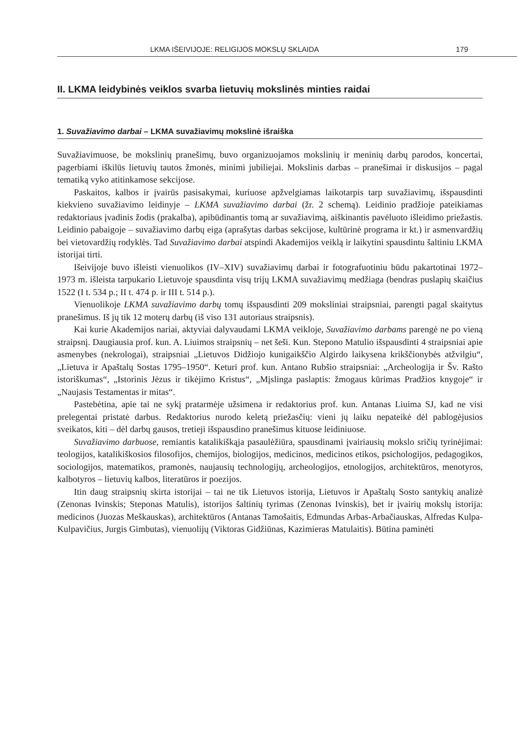LKMA IŠEIVIJOJE: RELIGIJOS MOKSLŲ SKLAIDA 179
II. LKMA leidybinės veiklos svarba lietuvių mokslinės minties raidai
1. Suvažiavimo darbai – LKMA suvažiavimų mokslinė išraiška
Suvažiavimuose, be mokslinių pranešimų, buvo organizuojamos mokslinių ir meninių darbų parodos, koncertai, pagerbiami iškilūs lietuvių tautos žmonės, minimi jubiliejai. Mokslinis darbas – pranešimai ir diskusijos – pagal tematiką vyko atitinkamose sekcijose.
Paskaitos, kalbos ir įvairūs pasisakymai, kuriuose apžvelgiamas laikotarpis tarp suvažiavimų, išspausdinti kiekvieno suvažiavimo leidinyje – LKMA suvažiavimo darbai (žr. 2 schemą). Leidinio pradžioje pateikiamas redaktoriaus įvadinis žodis (prakalba), apibūdinantis tomą ar suvažiavimą, aiškinantis pavėluoto išleidimo priežastis. Leidinio pabaigoje – suvažiavimo darbų eiga (aprašytas darbas sekcijose, kultūrinė programa ir kt.) ir asmenvardžių bei vietovardžių rodyklės. Tad Suvažiavimo darbai atspindi Akademijos veiklą ir laikytini spausdintu šaltiniu LKMA istorijai tirti.
Išeivijoje buvo išleisti vienuolikos (IV–XIV) suvažiavimų darbai ir fotografuotiniu būdu pakartotinai 1972–1973 m. išleista tarpukario Lietuvoje spausdinta visų trijų LKMA suvažiavimų medžiaga (bendras puslapių skaičius 1522 (I t. 534 p.; II t. 474 p. ir III t. 514 p.).
Vienuolikoje LKMA suvažiavimo darbų tomų išspausdinti 209 moksliniai straipsniai, parengti pagal skaitytus pranešimus. Iš jų tik 12 moterų darbų (iš viso 131 autoriaus straipsnis).
Kai kurie Akademijos nariai, aktyviai dalyvaudami LKMA veikloje, Suvažiavimo darbams parengė ne po vieną straipsnį. Daugiausia prof. kun. A. Liuimos straipsnių – net šeši. Kun. Stepono Matulio išspausdinti 4 straipsniai apie asmenybes (nekrologai), straipsniai „Lietuvos Didžiojo kunigaikščio Algirdo laikysena krikščionybės atžvilgiu“, „Lietuva ir Apaštalų Sostas 1795–1950“. Keturi prof. kun. Antano Rubšio straipsniai: „Archeologija ir Šv. Rašto istoriškumas“, „Istorinis Jėzus ir tikėjimo Kristus“, „Mįslinga paslaptis: žmogaus kūrimas Pradžios knygoje“ ir „Naujasis Testamentas ir mitas“.
Pastebėtina, apie tai ne sykį pratarmėje užsimena ir redaktorius prof. kun. Antanas Liuima SJ, kad ne visi prelegentai pristatė darbus. Redaktorius nurodo keletą priežasčių: vieni jų laiku nepateikė dėl pablogėjusios sveikatos, kiti – dėl darbų gausos, tretieji išspausdino pranešimus kituose leidiniuose.
Suvažiavimo darbuose, remiantis katalikiškąja pasaulėžiūra, spausdinami įvairiausių mokslo sričių tyrinėjimai: teologijos, katalikiškosios filosofijos, chemijos, biologijos, medicinos, medicinos etikos, psichologijos, pedagogikos, sociologijos, matematikos, pramonės, naujausių technologijų, archeologijos, etnologijos, architektūros, menotyros, kalbotyros – lietuvių kalbos, literatūros ir poezijos.
Itin daug straipsnių skirta istorijai – tai ne tik Lietuvos istorija, Lietuvos ir Apaštalų Sosto santykių analizė (Zenonas Ivinskis; Steponas Matulis), istorijos šaltinių tyrimas (Zenonas Ivinskis), bet ir įvairių mokslų istorija: medicinos (Juozas Meškauskas), architektūros (Antanas Tamošaitis, Edmundas Arbas-Arbačiauskas, Alfredas Kulpa-Kulpavičius, Jurgis Gimbutas), vienuolijų (Viktoras Gidžiūnas, Kazimieras Matulaitis). Būtina paminėti